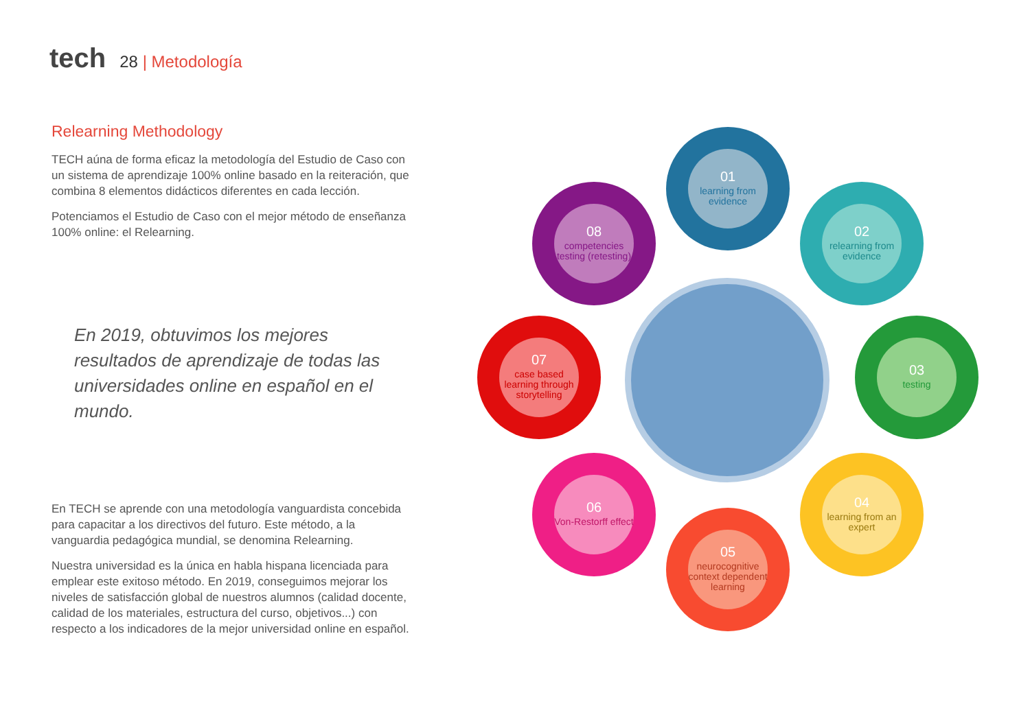tech 28 | Metodología
Relearning Methodology
TECH aúna de forma eficaz la metodología del Estudio de Caso con un sistema de aprendizaje 100% online basado en la reiteración, que combina 8 elementos didácticos diferentes en cada lección.
Potenciamos el Estudio de Caso con el mejor método de enseñanza 100% online: el Relearning.
En 2019, obtuvimos los mejores resultados de aprendizaje de todas las universidades online en español en el mundo.
En TECH se aprende con una metodología vanguardista concebida para capacitar a los directivos del futuro. Este método, a la vanguardia pedagógica mundial, se denomina Relearning.
Nuestra universidad es la única en habla hispana licenciada para emplear este exitoso método. En 2019, conseguimos mejorar los niveles de satisfacción global de nuestros alumnos (calidad docente, calidad de los materiales, estructura del curso, objetivos...) con respecto a los indicadores de la mejor universidad online en español.
01
learning from evidence
02
relearning from evidence
03
testing
04
learning from an expert
05
neurocognitive context dependent learning
06
Von-Restorff effect
07
case based learning through storytelling
08
competencies testing (retesting)